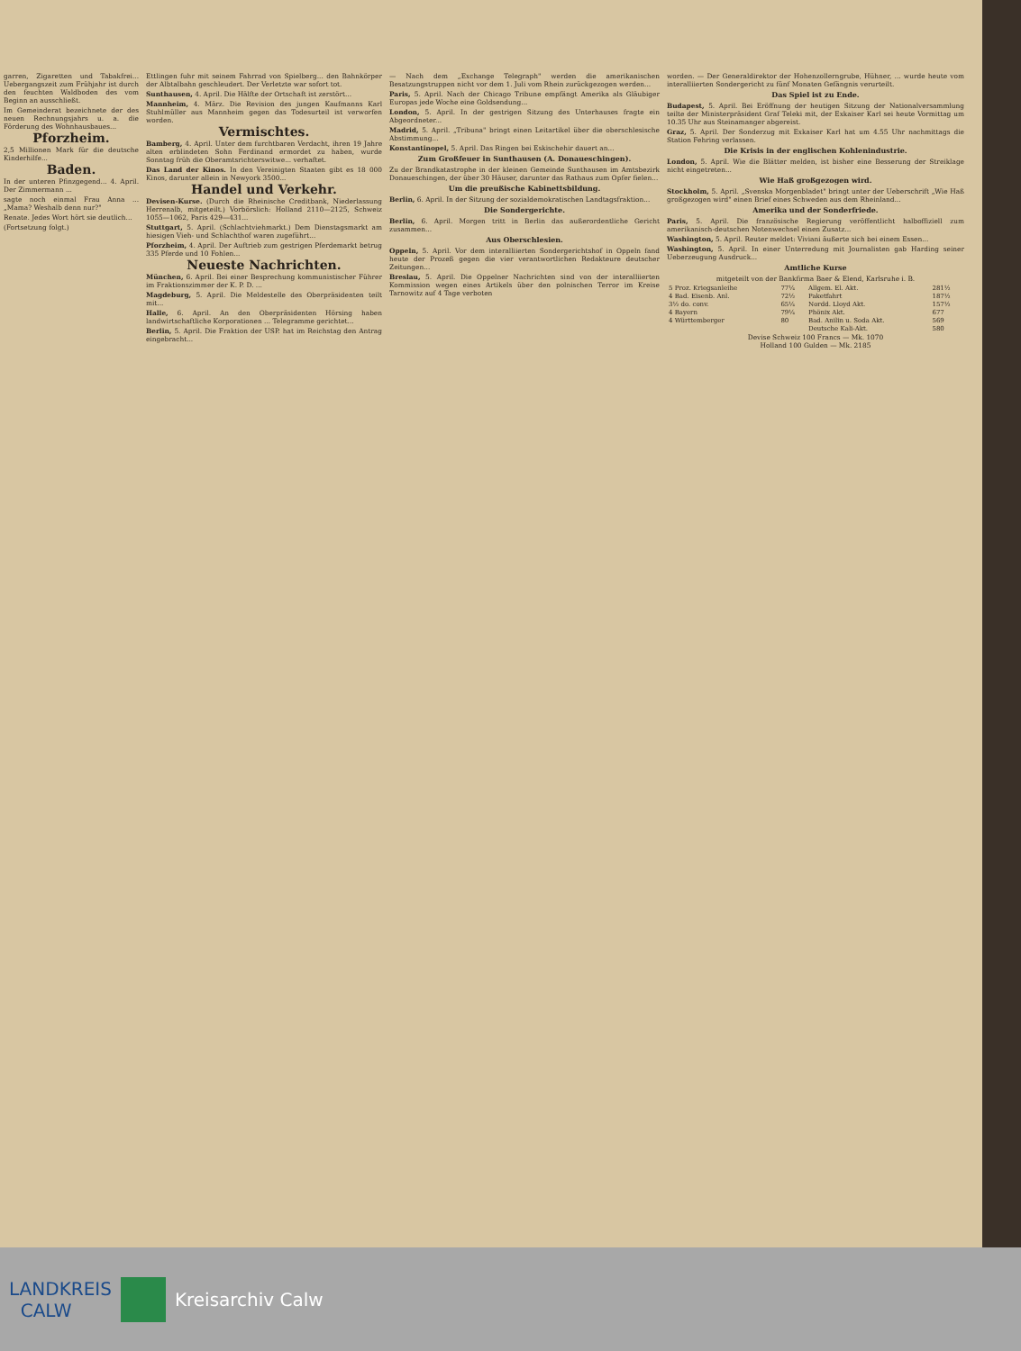garren, Zigaretten und Tabakfrei... Uebergangszeit zum Frühjahr ist durch den feuchten Waldboden des vom Beginn an ausschließt.
Im Gemeinderat bezeichnete der des neuen Rechnungsjahrs u. a. die Förderung des Wohnhausbaues...
Pforzheim.
2,5 Millionen Mark für die deutsche Kinderhilfe...
Baden.
In der unteren Pfinzgegend... 4. April. Der Zimmermann ...
sagte noch einmal Frau Anna ... „Mama? Weshalb denn nur?"
Renate. Jedes Wort hört sie deutlich...
(Fortsetzung folgt.)
Ettlingen fuhr mit seinem Fahrrad von Spielberg... den Bahnkörper der Albtalbahn geschleudert. Der Verletzte war sofort tot.
Sunthausen, 4. April. Die Hälfte der Ortschaft ist zerstört...
Mannheim, 4. März. Die Revision des jungen Kaufmanns Karl Stuhlmüller aus Mannheim gegen das Todesurteil ist verworfen worden.
Vermischtes.
Bamberg, 4. April. Unter dem furchtbaren Verdacht, ihren 19 Jahre alten erblindeten Sohn Ferdinand ermordet zu haben, wurde Sonntag früh die Oberamtsrichterswitwe... verhaftet.
Das Land der Kinos. In den Vereinigten Staaten gibt es 18 000 Kinos, darunter allein in Newyork 3500...
Handel und Verkehr.
Devisen-Kurse. (Durch die Rheinische Creditbank, Niederlassung Herrenalb, mitgeteilt.) Vorbörslich: Holland 2110—2125, Schweiz 1055—1062, Paris 429—431...
Stuttgart, 5. April. (Schlachtviehmarkt.) Dem Dienstagsmarkt am hiesigen Vieh- und Schlachthof waren zugeführt...
Pforzheim, 4. April. Der Auftrieb zum gestrigen Pferdemarkt betrug 335 Pferde und 10 Fohlen...
Neueste Nachrichten.
München, 6. April. Bei einer Besprechung kommunistischer Führer im Fraktionszimmer der K. P. D. ...
Magdeburg, 5. April. Die Meldestelle des Oberpräsidenten teilt mit...
Halle, 6. April. An den Oberpräsidenten Hörsing haben landwirtschaftliche Korporationen ... Telegramme gerichtet...
Berlin, 5. April. Die Fraktion der USP. hat im Reichstag den Antrag eingebracht...
— Nach dem „Exchange Telegraph" werden die amerikanischen Besatzungstruppen nicht vor dem 1. Juli vom Rhein zurückgezogen werden...
Paris, 5. April. Nach der Chicago Tribune empfängt Amerika als Gläubiger Europas jede Woche eine Goldsendung...
London, 5. April. In der gestrigen Sitzung des Unterhauses fragte ein Abgeordneter...
Madrid, 5. April. „Tribuna" bringt einen Leitartikel über die oberschlesische Abstimmung...
Konstantinopel, 5. April. Das Ringen bei Eskischehir dauert an...
Zum Großfeuer in Sunthausen (A. Donaueschingen).
Zu der Brandkatastrophe in der kleinen Gemeinde Sunthausen im Amtsbezirk Donaueschingen, der über 30 Häuser, darunter das Rathaus zum Opfer fielen...
Um die preußische Kabinettsbildung.
Berlin, 6. April. In der Sitzung der sozialdemokratischen Landtagsfraktion...
Die Sondergerichte.
Berlin, 6. April. Morgen tritt in Berlin das außerordentliche Gericht zusammen...
Aus Oberschlesien.
Oppeln, 5. April. Vor dem interalliierten Sondergerichtshof in Oppeln fand heute der Prozeß gegen die vier verantwortlichen Redakteure deutscher Zeitungen...
Breslau, 5. April. Die Oppelner Nachrichten sind von der interalliierten Kommission wegen eines Artikels über den polnischen Terror im Kreise Tarnowitz auf 4 Tage verboten
worden. — Der Generaldirektor der Hohenzollerngrube, Hühner, ... wurde heute vom interalliierten Sondergericht zu fünf Monaten Gefängnis verurteilt.
Das Spiel ist zu Ende.
Budapest, 5. April. Bei Eröffnung der heutigen Sitzung der Nationalversammlung teilte der Ministerpräsident Graf Teleki mit, der Exkaiser Karl sei heute Vormittag um 10.35 Uhr aus Steinamanger abgereist.
Graz, 5. April. Der Sonderzug mit Exkaiser Karl hat um 4.55 Uhr nachmittags die Station Fehring verlassen.
Die Krisis in der englischen Kohlenindustrie.
London, 5. April. Wie die Blätter melden, ist bisher eine Besserung der Streiklage nicht eingetreten...
Wie Haß großgezogen wird.
Stockholm, 5. April. „Svenska Morgenbladet" bringt unter der Ueberschrift „Wie Haß großgezogen wird" einen Brief eines Schweden aus dem Rheinland...
Amerika und der Sonderfriede.
Paris, 5. April. Die französische Regierung veröffentlicht halboffiziell zum amerikanisch-deutschen Notenwechsel einen Zusatz...
Washington, 5. April. Reuter meldet: Viviani äußerte sich bei einem Essen...
Washington, 5. April. In einer Unterredung mit Journalisten gab Harding seiner Ueberzeugung Ausdruck...
Amtliche Kurse
mitgeteilt von der Bankfirma Baer & Elend, Karlsruhe i. B.
| 5 Proz. Kriegsanleihe | 77¼ | Allgem. El. Akt. | 281½ |
| 4 Bad. Eisenb. Anl. | 72½ | Paketfahrt | 187½ |
| 3½ do. conv. | 65¼ | Nordd. Lloyd Akt. | 157½ |
| 4 Bayern | 79¼ | Phönix Akt. | 677 |
| 4 Württemberger | 80 | Bad. Anilin u. Soda Akt. | 569 |
| | | Deutsche Kali-Akt. | 580 |
Devise Schweiz 100 Francs — Mk. 1070
Holland 100 Gulden — Mk. 2185
LANDKREIS
CALW
Kreisarchiv Calw